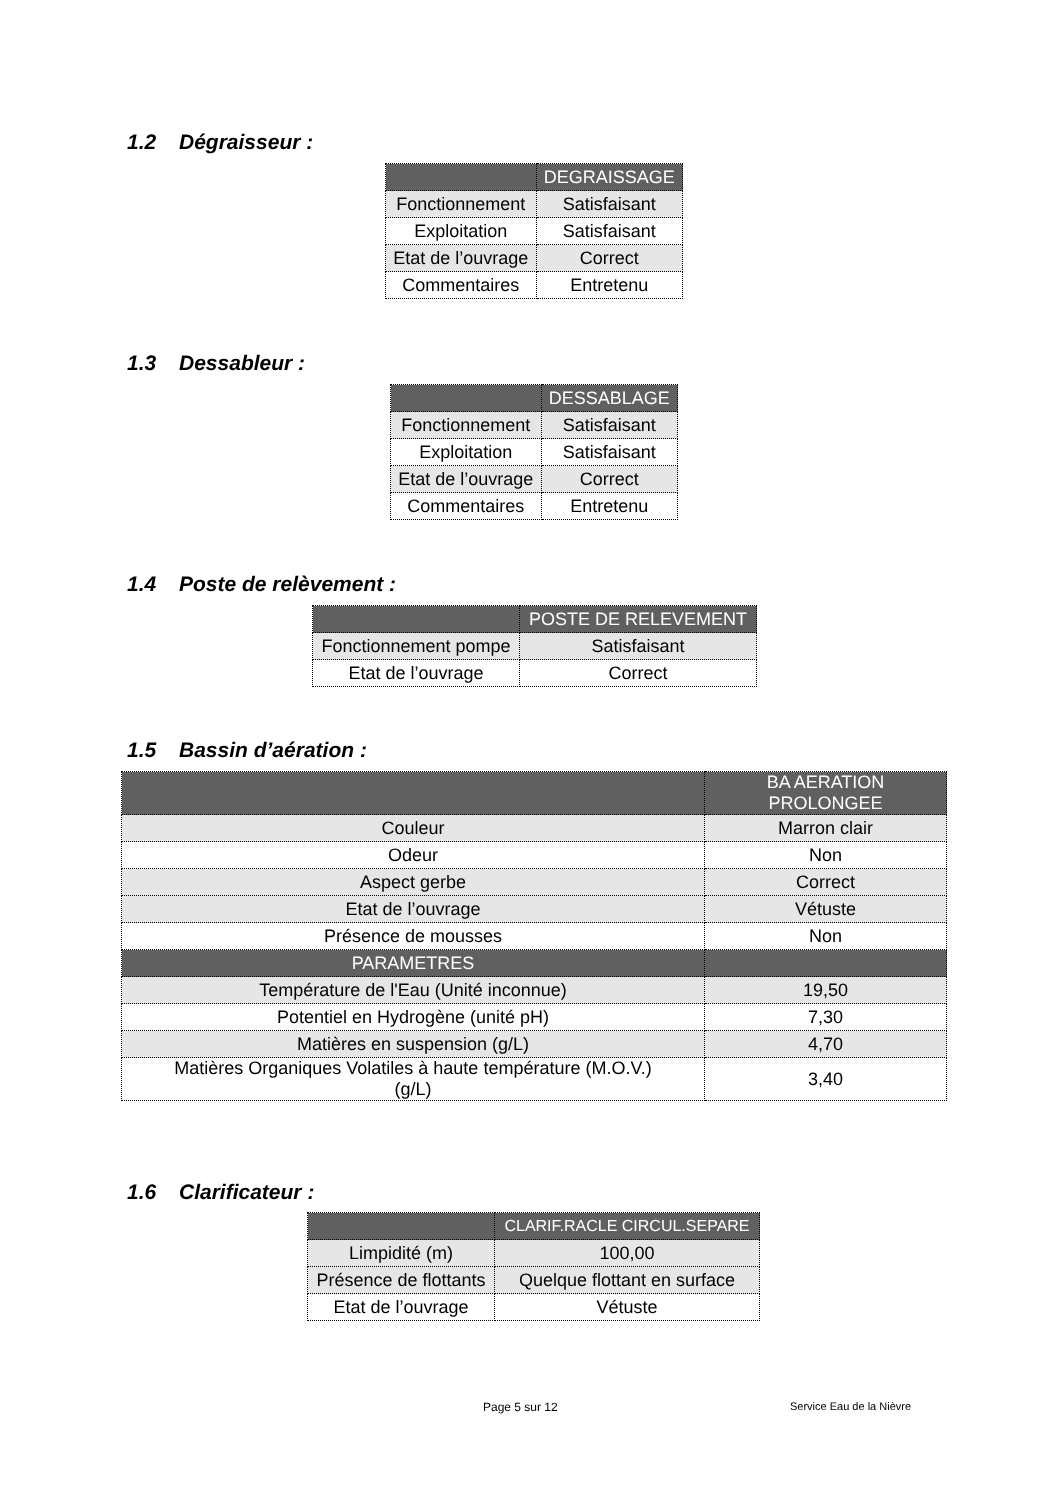1.2 Dégraisseur :
| | DEGRAISSAGE |
| --- | --- |
| Fonctionnement | Satisfaisant |
| Exploitation | Satisfaisant |
| Etat de l’ouvrage | Correct |
| Commentaires | Entretenu |
1.3 Dessableur :
| | DESSABLAGE |
| --- | --- |
| Fonctionnement | Satisfaisant |
| Exploitation | Satisfaisant |
| Etat de l’ouvrage | Correct |
| Commentaires | Entretenu |
1.4 Poste de relèvement :
| | POSTE DE RELEVEMENT |
| --- | --- |
| Fonctionnement pompe | Satisfaisant |
| Etat de l’ouvrage | Correct |
1.5 Bassin d’aération :
| | BA AERATION PROLONGEE |
| --- | --- |
| Couleur | Marron clair |
| Odeur | Non |
| Aspect gerbe | Correct |
| Etat de l’ouvrage | Vétuste |
| Présence de mousses | Non |
| PARAMETRES | |
| Température de l'Eau (Unité inconnue) | 19,50 |
| Potentiel en Hydrogène (unité pH) | 7,30 |
| Matières en suspension (g/L) | 4,70 |
| Matières Organiques Volatiles à haute température (M.O.V.) (g/L) | 3,40 |
1.6 Clarificateur :
| | CLARIF.RACLE CIRCUL.SEPARE |
| --- | --- |
| Limpidité (m) | 100,00 |
| Présence de flottants | Quelque flottant en surface |
| Etat de l’ouvrage | Vétuste |
Page 5 sur 12 Service Eau de la Nièvre